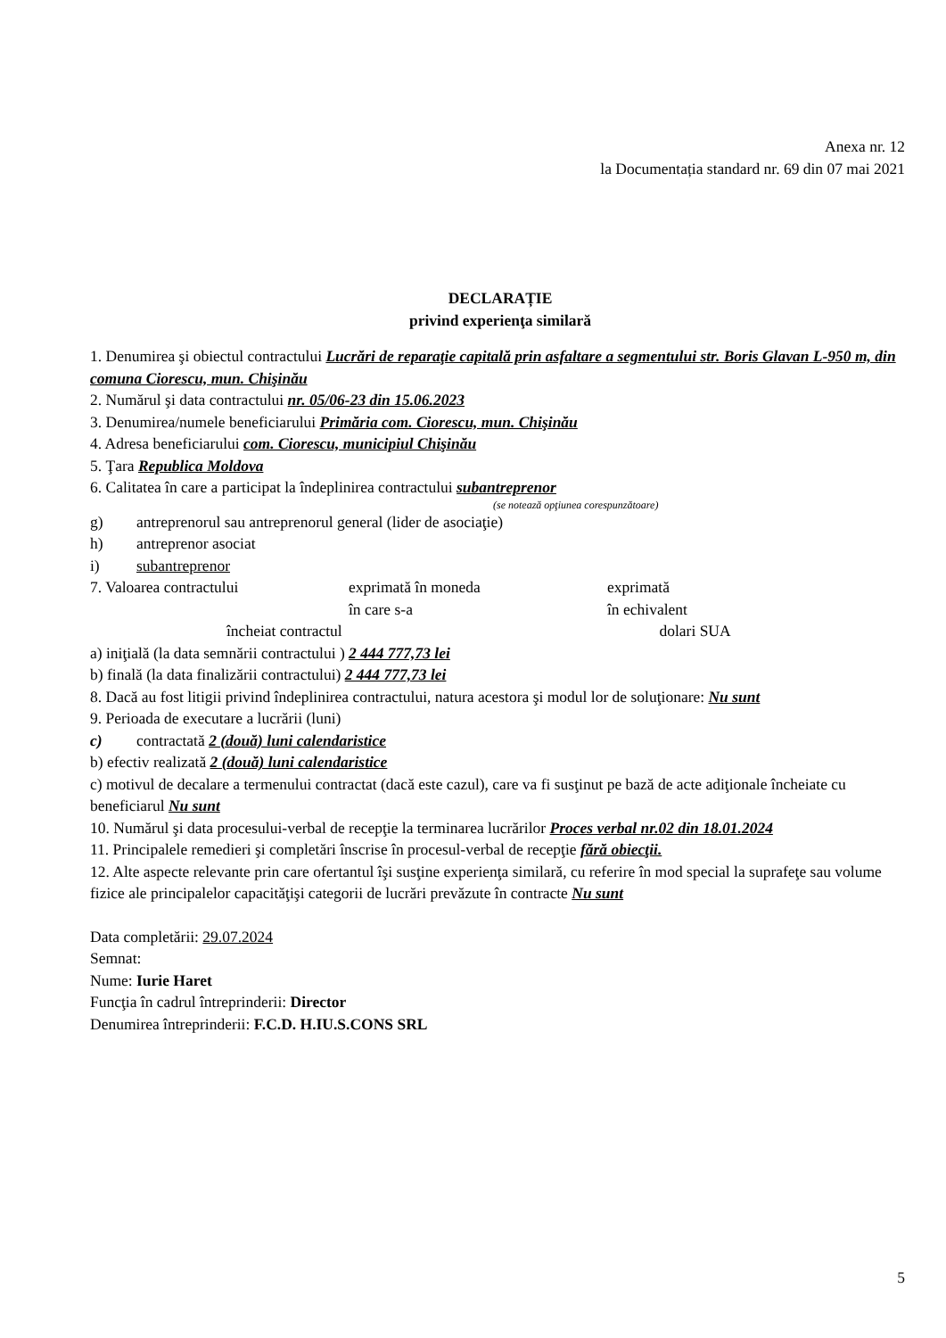Anexa nr. 12
la Documentația standard nr. 69 din 07 mai 2021
DECLARAȚIE
privind experienţa similară
1. Denumirea şi obiectul contractului Lucrări de reparaţie capitală prin asfaltare a segmentului str. Boris Glavan L-950 m, din comuna Ciorescu, mun. Chişinău
2. Numărul şi data contractului nr. 05/06-23 din 15.06.2023
3. Denumirea/numele beneficiarului Primăria com. Ciorescu, mun. Chişinău
4. Adresa beneficiarului com. Ciorescu, municipiul Chişinău
5. Ţara Republica Moldova
6. Calitatea în care a participat la îndeplinirea contractului subantreprenor
(se notează opţiunea corespunzătoare)
g) antreprenorul sau antreprenorul general (lider de asociaţie)
h) antreprenor asociat
i) subantreprenor
7. Valoarea contractului exprimată în moneda
în care s-a
exprimată
în echivalent
încheiat contractul dolari SUA
a) iniţială (la data semnării contractului ) 2 444 777,73 lei
b) finală (la data finalizării contractului) 2 444 777,73 lei
8. Dacă au fost litigii privind îndeplinirea contractului, natura acestora şi modul lor de soluţionare: Nu sunt
9. Perioada de executare a lucrării (luni)
c) contractată 2 (două) luni calendaristice
b) efectiv realizată 2 (două) luni calendaristice
c) motivul de decalare a termenului contractat (dacă este cazul), care va fi susţinut pe bază de acte adiţionale încheiate cu beneficiarul Nu sunt
10. Numărul şi data procesului-verbal de recepţie la terminarea lucrărilor Proces verbal nr.02 din 18.01.2024
11. Principalele remedieri şi completări înscrise în procesul-verbal de recepţie fără obiecţii.
12. Alte aspecte relevante prin care ofertantul îşi susţine experienţa similară, cu referire în mod special la suprafeţe sau volume fizice ale principalelor capacităţişi categorii de lucrări prevăzute în contracte Nu sunt
Data completării: 29.07.2024
Semnat:
Nume: Iurie Haret
Funcţia în cadrul întreprinderii: Director
Denumirea întreprinderii: F.C.D. H.IU.S.CONS SRL
5